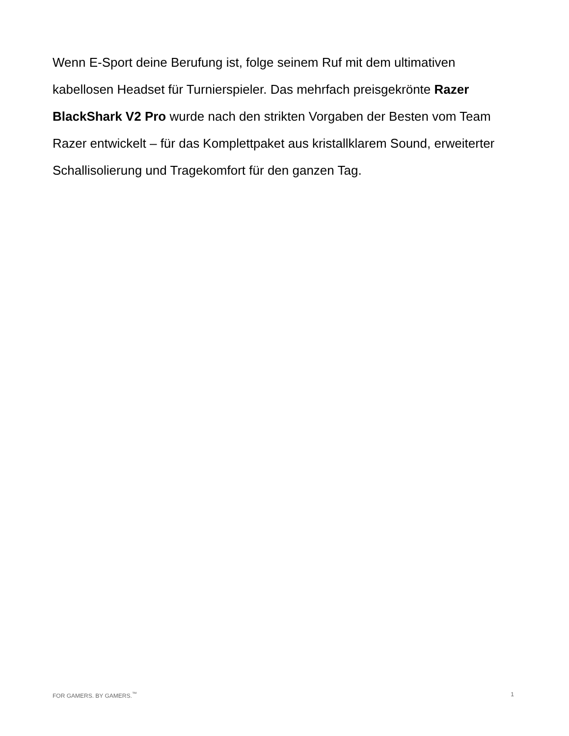Wenn E-Sport deine Berufung ist, folge seinem Ruf mit dem ultimativen kabellosen Headset für Turnierspieler. Das mehrfach preisgekrönte Razer BlackShark V2 Pro wurde nach den strikten Vorgaben der Besten vom Team Razer entwickelt – für das Komplettpaket aus kristallklarem Sound, erweiterter Schallisolierung und Tragekomfort für den ganzen Tag.
FOR GAMERS. BY GAMERS.<sup>™</sup> 1